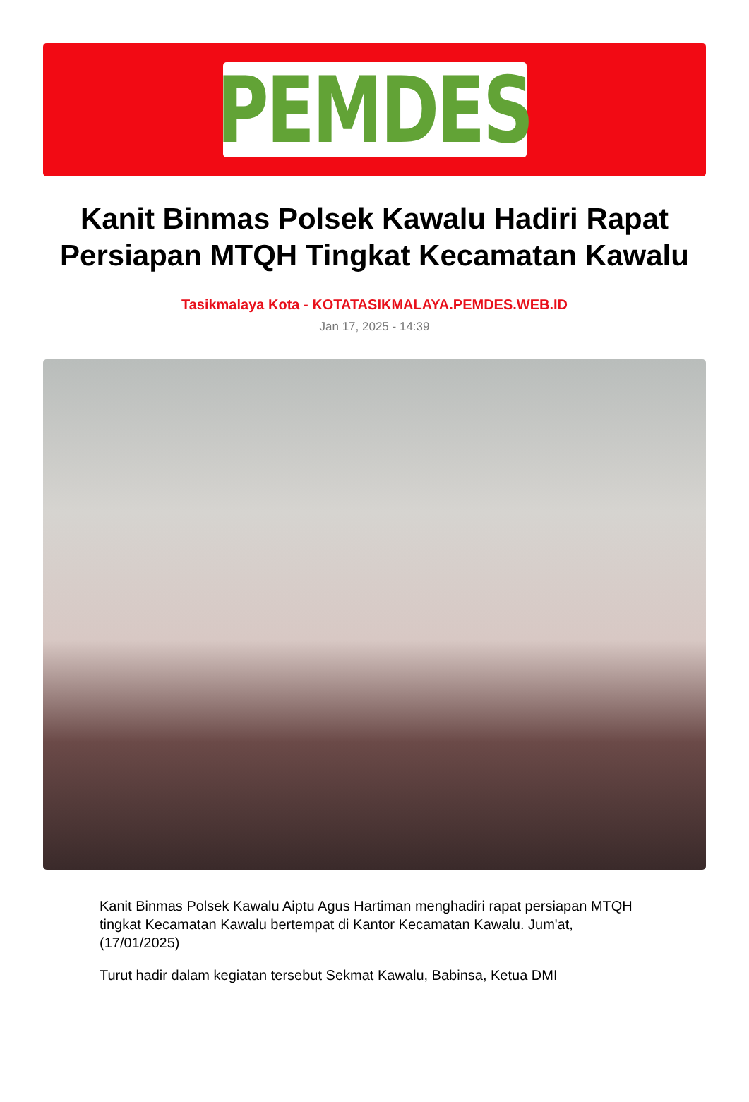PEMDES
Kanit Binmas Polsek Kawalu Hadiri Rapat Persiapan MTQH Tingkat Kecamatan Kawalu
Tasikmalaya Kota - KOTATASIKMALAYA.PEMDES.WEB.ID
Jan 17, 2025 - 14:39
Kanit Binmas Polsek Kawalu Aiptu Agus Hartiman menghadiri rapat persiapan MTQH tingkat Kecamatan Kawalu bertempat di Kantor Kecamatan Kawalu. Jum'at, (17/01/2025)
Turut hadir dalam kegiatan tersebut Sekmat Kawalu, Babinsa, Ketua DMI